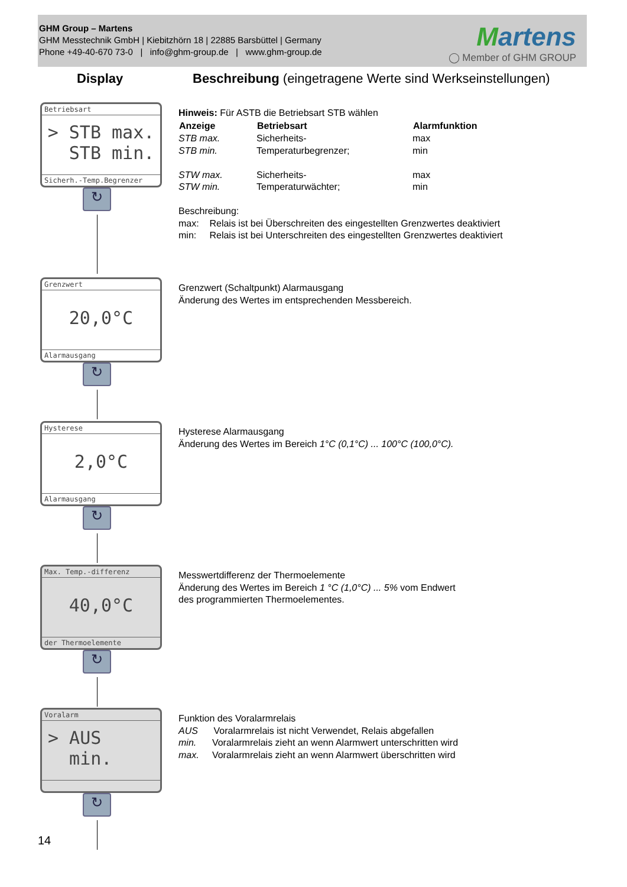GHM Group – Martens
GHM Messtechnik GmbH | Kiebitzhörn 18 | 22885 Barsbüttel | Germany
Phone +49-40-670 73-0 | info@ghm-group.de | www.ghm-group.de
Martens
◯ Member of GHM GROUP
Display
Beschreibung (eingetragene Werte sind Werkseinstellungen)
Betriebsart
> STB max.
STB min.
Sicherh.-Temp.Begrenzer
Hinweis: Für ASTB die Betriebsart STB wählen
| Anzeige | Betriebsart | Alarmfunktion |
| --- | --- | --- |
| STB max. | Sicherheits- | max |
| STB min. | Temperaturbegrenzer; | min |
| STW max. | Sicherheits- | max |
| STW min. | Temperaturwächter; | min |
Beschreibung:
max: Relais ist bei Überschreiten des eingestellten Grenzwertes deaktiviert
min: Relais ist bei Unterschreiten des eingestellten Grenzwertes deaktiviert
↻
Grenzwert
20,0°C
Alarmausgang
Grenzwert (Schaltpunkt) Alarmausgang
Änderung des Wertes im entsprechenden Messbereich.
↻
Hysterese
2,0°C
Alarmausgang
Hysterese Alarmausgang
Änderung des Wertes im Bereich 1°C (0,1°C) ... 100°C (100,0°C).
↻
Max. Temp.-differenz
40,0°C
der Thermoelemente
Messwertdifferenz der Thermoelemente
Änderung des Wertes im Bereich 1 °C (1,0°C) ... 5% vom Endwert
des programmierten Thermoelementes.
↻
Voralarm
> AUS
min.
Funktion des Voralarmrelais
AUS Voralarmrelais ist nicht Verwendet, Relais abgefallen
min. Voralarmrelais zieht an wenn Alarmwert unterschritten wird
max. Voralarmrelais zieht an wenn Alarmwert überschritten wird
↻
14